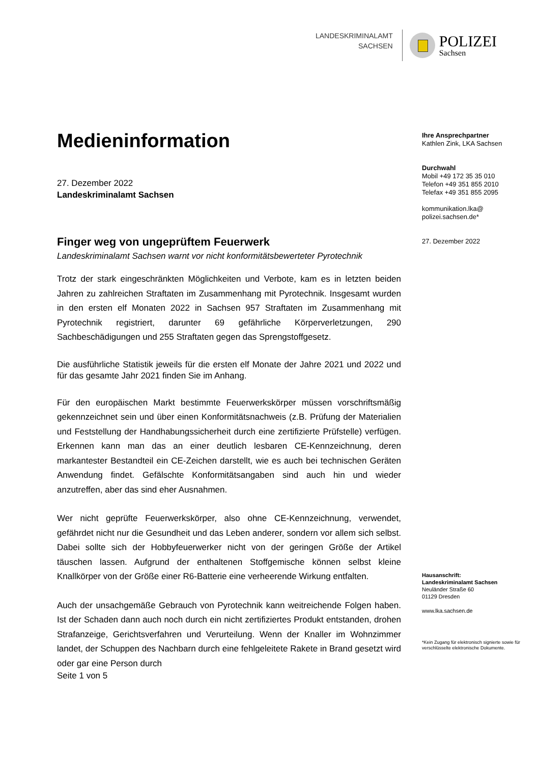LANDESKRIMINALAMT
SACHSEN
POLIZEI
Sachsen
Medieninformation
27. Dezember 2022
Landeskriminalamt Sachsen
Finger weg von ungeprüftem Feuerwerk
Landeskriminalamt Sachsen warnt vor nicht konformitätsbewerteter Pyrotechnik
Trotz der stark eingeschränkten Möglichkeiten und Verbote, kam es in letzten beiden Jahren zu zahlreichen Straftaten im Zusammenhang mit Pyrotechnik. Insgesamt wurden in den ersten elf Monaten 2022 in Sachsen 957 Straftaten im Zusammenhang mit Pyrotechnik registriert, darunter 69 gefährliche Körperverletzungen, 290 Sachbeschädigungen und 255 Straftaten gegen das Sprengstoffgesetz.
Die ausführliche Statistik jeweils für die ersten elf Monate der Jahre 2021 und 2022 und für das gesamte Jahr 2021 finden Sie im Anhang.
Für den europäischen Markt bestimmte Feuerwerkskörper müssen vorschriftsmäßig gekennzeichnet sein und über einen Konformitätsnachweis (z.B. Prüfung der Materialien und Feststellung der Handhabungssicherheit durch eine zertifizierte Prüfstelle) verfügen. Erkennen kann man das an einer deutlich lesbaren CE-Kennzeichnung, deren markantester Bestandteil ein CE-Zeichen darstellt, wie es auch bei technischen Geräten Anwendung findet. Gefälschte Konformitätsangaben sind auch hin und wieder anzutreffen, aber das sind eher Ausnahmen.
Wer nicht geprüfte Feuerwerkskörper, also ohne CE-Kennzeichnung, verwendet, gefährdet nicht nur die Gesundheit und das Leben anderer, sondern vor allem sich selbst. Dabei sollte sich der Hobbyfeuerwerker nicht von der geringen Größe der Artikel täuschen lassen. Aufgrund der enthaltenen Stoffgemische können selbst kleine Knallkörper von der Größe einer R6-Batterie eine verheerende Wirkung entfalten.
Auch der unsachgemäße Gebrauch von Pyrotechnik kann weitreichende Folgen haben. Ist der Schaden dann auch noch durch ein nicht zertifiziertes Produkt entstanden, drohen Strafanzeige, Gerichtsverfahren und Verurteilung. Wenn der Knaller im Wohnzimmer landet, der Schuppen des Nachbarn durch eine fehlgeleitete Rakete in Brand gesetzt wird oder gar eine Person durch
Seite 1 von 5
Ihre Ansprechpartner
Kathlen Zink, LKA Sachsen
Durchwahl
Mobil +49 172 35 35 010
Telefon +49 351 855 2010
Telefax +49 351 855 2095
kommunikation.lka@
polizei.sachsen.de*
27. Dezember 2022
Hausanschrift:
Landeskriminalamt Sachsen
Neuländer Straße 60
01129 Dresden
www.lka.sachsen.de
*Kein Zugang für elektronisch signierte sowie für verschlüsselte elektronische Dokumente.